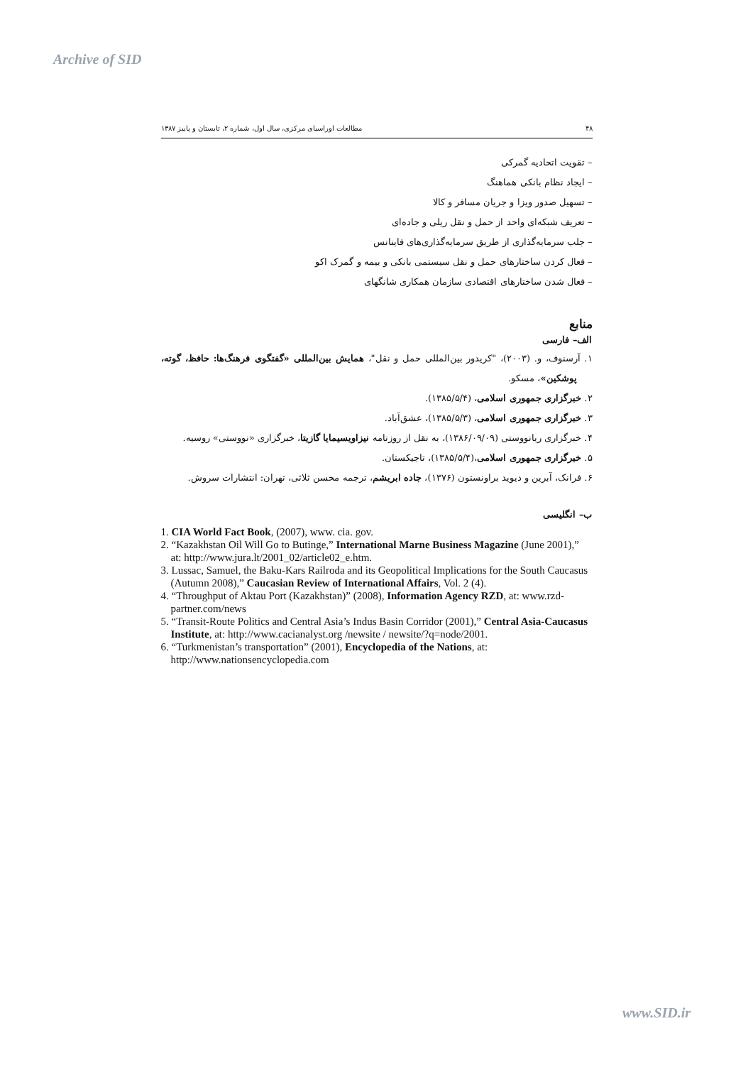Archive of SID
۴۸ مطالعات اوراسیای مرکزی، سال اول، شماره ۲، تابستان و پاییز ۱۳۸۷
– تقویت اتحادیه گمرکی
– ایجاد نظام بانکی هماهنگ
– تسهیل صدور ویزا و جریان مسافر و کالا
– تعریف شبکه‌ای واحد از حمل و نقل ریلی و جاده‌ای
– جلب سرمایه‌گذاری از طریق سرمایه‌گذاری‌های فاینانس
– فعال کردن ساختارهای حمل و نقل سیستمی بانکی و بیمه و گمرک اکو
– فعال شدن ساختارهای اقتصادی سازمان همکاری شانگهای
منابع
الف– فارسی
۱. آرسنوف، و. (۲۰۰۳)، "کریدور بین‌المللی حمل و نقل"، همایش بین‌المللی «گفتگوی فرهنگ‌ها: حافظ، گوته، پوشکین»، مسکو.
۲. خبرگزاری جمهوری اسلامی، (۱۳۸۵/۵/۴).
۳. خبرگزاری جمهوری اسلامی، (۱۳۸۵/۵/۳)، عشق‌آباد.
۴. خبرگزاری ریانووستی (۱۳۸۶/۰۹/۰۹)، به نقل از روزنامه نیزاویسیمایا گازیتا، خبرگزاری «نووستی» روسیه.
۵. خبرگزاری جمهوری اسلامی،(۱۳۸۵/۵/۴)، تاجیکستان.
۶. فرانک، آبرین و دیوید براونستون (۱۳۷۶)، جاده ابریشم، ترجمه محسن ثلاثی، تهران: انتشارات سروش.
ب– انگلیسی
1. CIA World Fact Book, (2007), www. cia. gov.
2. “Kazakhstan Oil Will Go to Butinge,” International Marne Business Magazine (June 2001),” at: http://www.jura.lt/2001_02/article02_e.htm.
3. Lussac, Samuel, the Baku-Kars Railroda and its Geopolitical Implications for the South Caucasus (Autumn 2008),” Caucasian Review of International Affairs, Vol. 2 (4).
4. “Throughput of Aktau Port (Kazakhstan)” (2008), Information Agency RZD, at: www.rzd-partner.com/news
5. “Transit-Route Politics and Central Asia’s Indus Basin Corridor (2001),” Central Asia-Caucasus Institute, at: http://www.cacianalyst.org /newsite / newsite/?q=node/2001.
6. “Turkmenistan’s transportation” (2001), Encyclopedia of the Nations, at: http://www.nationsencyclopedia.com
www.SID.ir